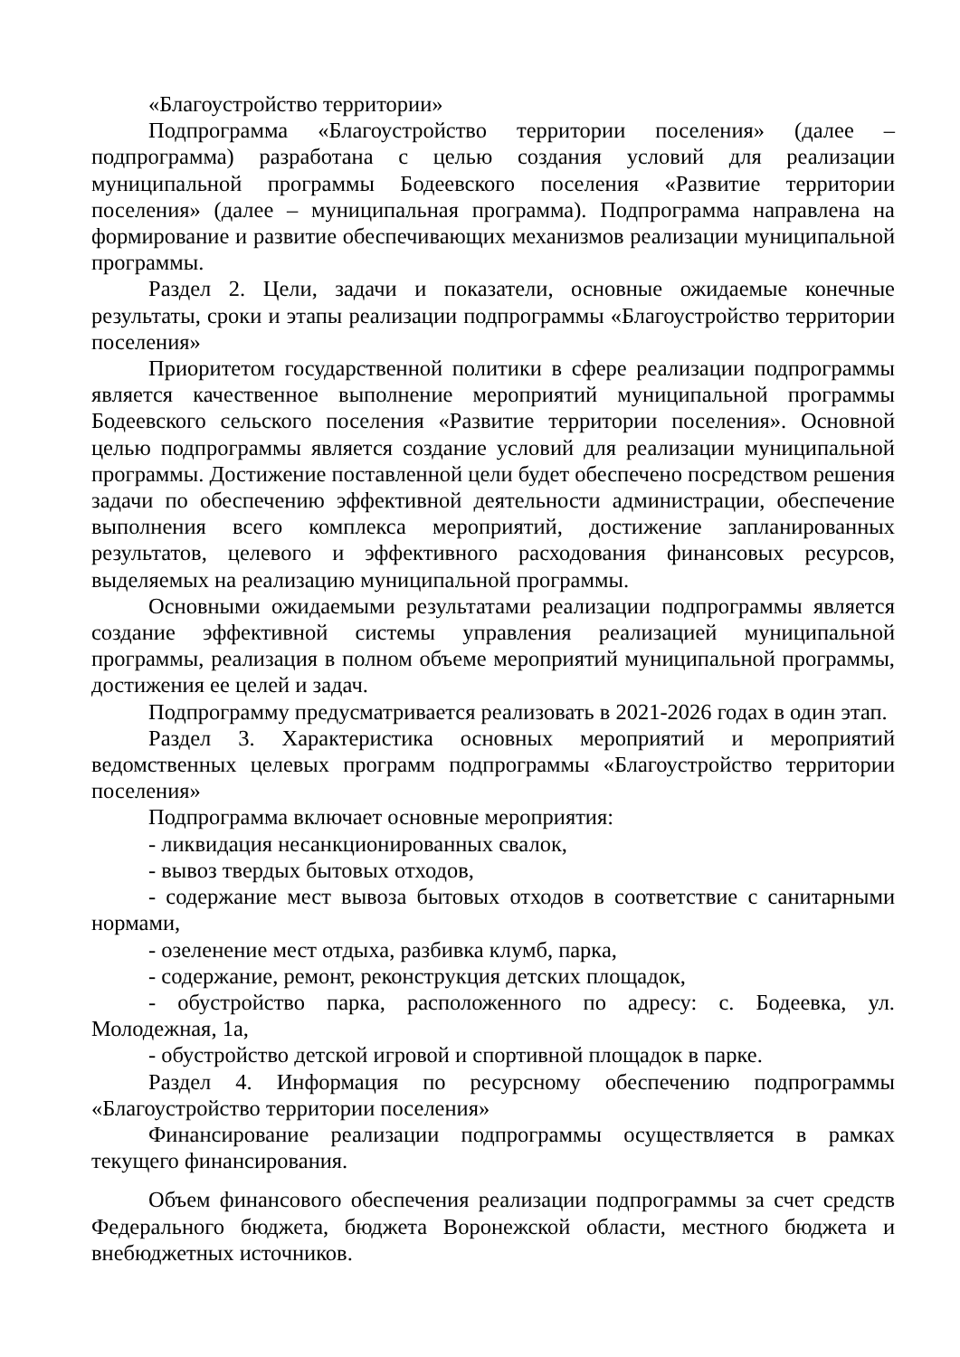«Благоустройство территории»
Подпрограмма «Благоустройство территории поселения» (далее – подпрограмма) разработана с целью создания условий для реализации муниципальной программы Бодеевского поселения «Развитие территории поселения» (далее – муниципальная программа). Подпрограмма направлена на формирование и развитие обеспечивающих механизмов реализации муниципальной программы.
Раздел 2. Цели, задачи и показатели, основные ожидаемые конечные результаты, сроки и этапы реализации подпрограммы «Благоустройство территории поселения»
Приоритетом государственной политики в сфере реализации подпрограммы является качественное выполнение мероприятий муниципальной программы Бодеевского сельского поселения «Развитие территории поселения». Основной целью подпрограммы является создание условий для реализации муниципальной программы. Достижение поставленной цели будет обеспечено посредством решения задачи по обеспечению эффективной деятельности администрации, обеспечение выполнения всего комплекса мероприятий, достижение запланированных результатов, целевого и эффективного расходования финансовых ресурсов, выделяемых на реализацию муниципальной программы.
Основными ожидаемыми результатами реализации подпрограммы является создание эффективной системы управления реализацией муниципальной программы, реализация в полном объеме мероприятий муниципальной программы, достижения ее целей и задач.
Подпрограмму предусматривается реализовать в 2021-2026 годах в один этап.
Раздел 3. Характеристика основных мероприятий и мероприятий ведомственных целевых программ подпрограммы «Благоустройство территории поселения»
Подпрограмма включает основные мероприятия:
- ликвидация несанкционированных свалок,
- вывоз твердых бытовых отходов,
- содержание мест вывоза бытовых отходов в соответствие с санитарными нормами,
- озеленение мест отдыха, разбивка клумб, парка,
- содержание, ремонт, реконструкция детских площадок,
- обустройство парка, расположенного по адресу: с. Бодеевка, ул. Молодежная, 1а,
- обустройство детской игровой и спортивной площадок в парке.
Раздел 4. Информация по ресурсному обеспечению подпрограммы «Благоустройство территории поселения»
Финансирование реализации подпрограммы осуществляется в рамках текущего финансирования.
Объем финансового обеспечения реализации подпрограммы за счет средств Федерального бюджета, бюджета Воронежской области, местного бюджета и внебюджетных источников.